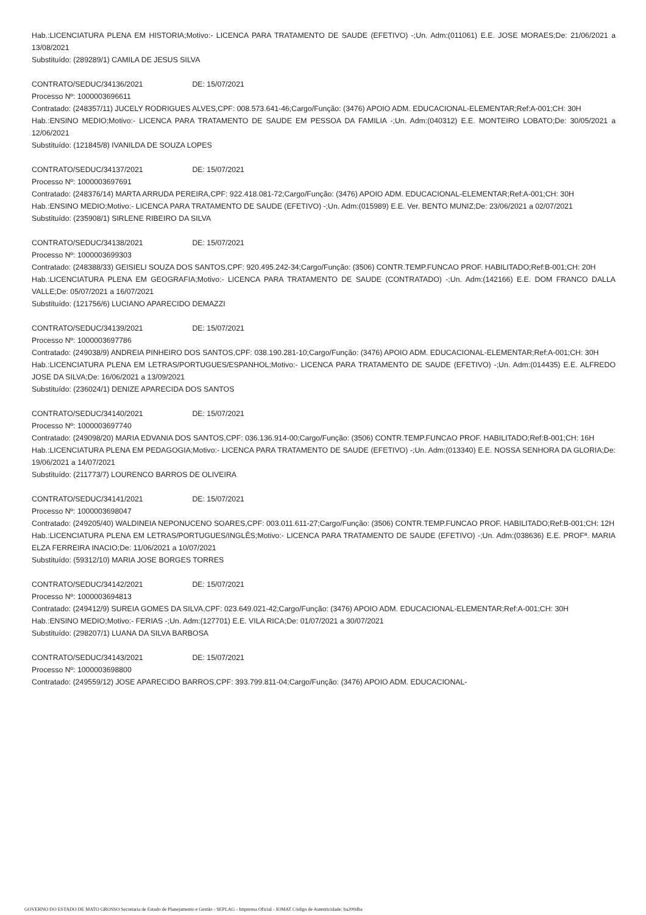Hab.:LICENCIATURA PLENA EM HISTORIA;Motivo:- LICENCA PARA TRATAMENTO DE SAUDE (EFETIVO) -;Un. Adm:(011061) E.E. JOSE MORAES;De: 21/06/2021 a 13/08/2021
Substituído: (289289/1) CAMILA DE JESUS SILVA
CONTRATO/SEDUC/34136/2021 DE: 15/07/2021
Processo Nº: 1000003696611
Contratado: (248357/11) JUCELY RODRIGUES ALVES,CPF: 008.573.641-46;Cargo/Função: (3476) APOIO ADM. EDUCACIONAL-ELEMENTAR;Ref:A-001;CH: 30H
Hab.:ENSINO MEDIO;Motivo:- LICENCA PARA TRATAMENTO DE SAUDE EM PESSOA DA FAMILIA -;Un. Adm:(040312) E.E. MONTEIRO LOBATO;De: 30/05/2021 a 12/06/2021
Substituído: (121845/8) IVANILDA DE SOUZA LOPES
CONTRATO/SEDUC/34137/2021 DE: 15/07/2021
Processo Nº: 1000003697691
Contratado: (248376/14) MARTA ARRUDA PEREIRA,CPF: 922.418.081-72;Cargo/Função: (3476) APOIO ADM. EDUCACIONAL-ELEMENTAR;Ref:A-001;CH: 30H
Hab.:ENSINO MEDIO;Motivo:- LICENCA PARA TRATAMENTO DE SAUDE (EFETIVO) -;Un. Adm:(015989) E.E. Ver. BENTO MUNIZ;De: 23/06/2021 a 02/07/2021
Substituído: (235908/1) SIRLENE RIBEIRO DA SILVA
CONTRATO/SEDUC/34138/2021 DE: 15/07/2021
Processo Nº: 1000003699303
Contratado: (248388/33) GEISIELI SOUZA DOS SANTOS,CPF: 920.495.242-34;Cargo/Função: (3506) CONTR.TEMP.FUNCAO PROF. HABILITADO;Ref:B-001;CH: 20H
Hab.:LICENCIATURA PLENA EM GEOGRAFIA;Motivo:- LICENCA PARA TRATAMENTO DE SAUDE (CONTRATADO) -;Un. Adm:(142166) E.E. DOM FRANCO DALLA VALLE;De: 05/07/2021 a 16/07/2021
Substituído: (121756/6) LUCIANO APARECIDO DEMAZZI
CONTRATO/SEDUC/34139/2021 DE: 15/07/2021
Processo Nº: 1000003697786
Contratado: (249038/9) ANDREIA PINHEIRO DOS SANTOS,CPF: 038.190.281-10;Cargo/Função: (3476) APOIO ADM. EDUCACIONAL-ELEMENTAR;Ref:A-001;CH: 30H
Hab.:LICENCIATURA PLENA EM LETRAS/PORTUGUES/ESPANHOL;Motivo:- LICENCA PARA TRATAMENTO DE SAUDE (EFETIVO) -;Un. Adm:(014435) E.E. ALFREDO JOSE DA SILVA;De: 16/06/2021 a 13/09/2021
Substituído: (236024/1) DENIZE APARECIDA DOS SANTOS
CONTRATO/SEDUC/34140/2021 DE: 15/07/2021
Processo Nº: 1000003697740
Contratado: (249098/20) MARIA EDVANIA DOS SANTOS,CPF: 036.136.914-00;Cargo/Função: (3506) CONTR.TEMP.FUNCAO PROF. HABILITADO;Ref:B-001;CH: 16H
Hab.:LICENCIATURA PLENA EM PEDAGOGIA;Motivo:- LICENCA PARA TRATAMENTO DE SAUDE (EFETIVO) -;Un. Adm:(013340) E.E. NOSSA SENHORA DA GLORIA;De: 19/06/2021 a 14/07/2021
Substituído: (211773/7) LOURENCO BARROS DE OLIVEIRA
CONTRATO/SEDUC/34141/2021 DE: 15/07/2021
Processo Nº: 1000003698047
Contratado: (249205/40) WALDINEIA NEPONUCENO SOARES,CPF: 003.011.611-27;Cargo/Função: (3506) CONTR.TEMP.FUNCAO PROF. HABILITADO;Ref:B-001;CH: 12H
Hab.:LICENCIATURA PLENA EM LETRAS/PORTUGUES/INGLÊS;Motivo:- LICENCA PARA TRATAMENTO DE SAUDE (EFETIVO) -;Un. Adm:(038636) E.E. PROFª. MARIA ELZA FERREIRA INACIO;De: 11/06/2021 a 10/07/2021
Substituído: (59312/10) MARIA JOSE BORGES TORRES
CONTRATO/SEDUC/34142/2021 DE: 15/07/2021
Processo Nº: 1000003694813
Contratado: (249412/9) SUREIA GOMES DA SILVA,CPF: 023.649.021-42;Cargo/Função: (3476) APOIO ADM. EDUCACIONAL-ELEMENTAR;Ref:A-001;CH: 30H
Hab.:ENSINO MEDIO;Motivo:- FERIAS -;Un. Adm:(127701) E.E. VILA RICA;De: 01/07/2021 a 30/07/2021
Substituído: (298207/1) LUANA DA SILVA BARBOSA
CONTRATO/SEDUC/34143/2021 DE: 15/07/2021
Processo Nº: 1000003698800
Contratado: (249559/12) JOSE APARECIDO BARROS,CPF: 393.799.811-04;Cargo/Função: (3476) APOIO ADM. EDUCACIONAL-
GOVERNO DO ESTADO DE MATO GROSSO Secretaria de Estado de Planejamento e Gestão - SEPLAG - Imprensa Oficial - IOMAT Código de Autenticidade: ba200dba